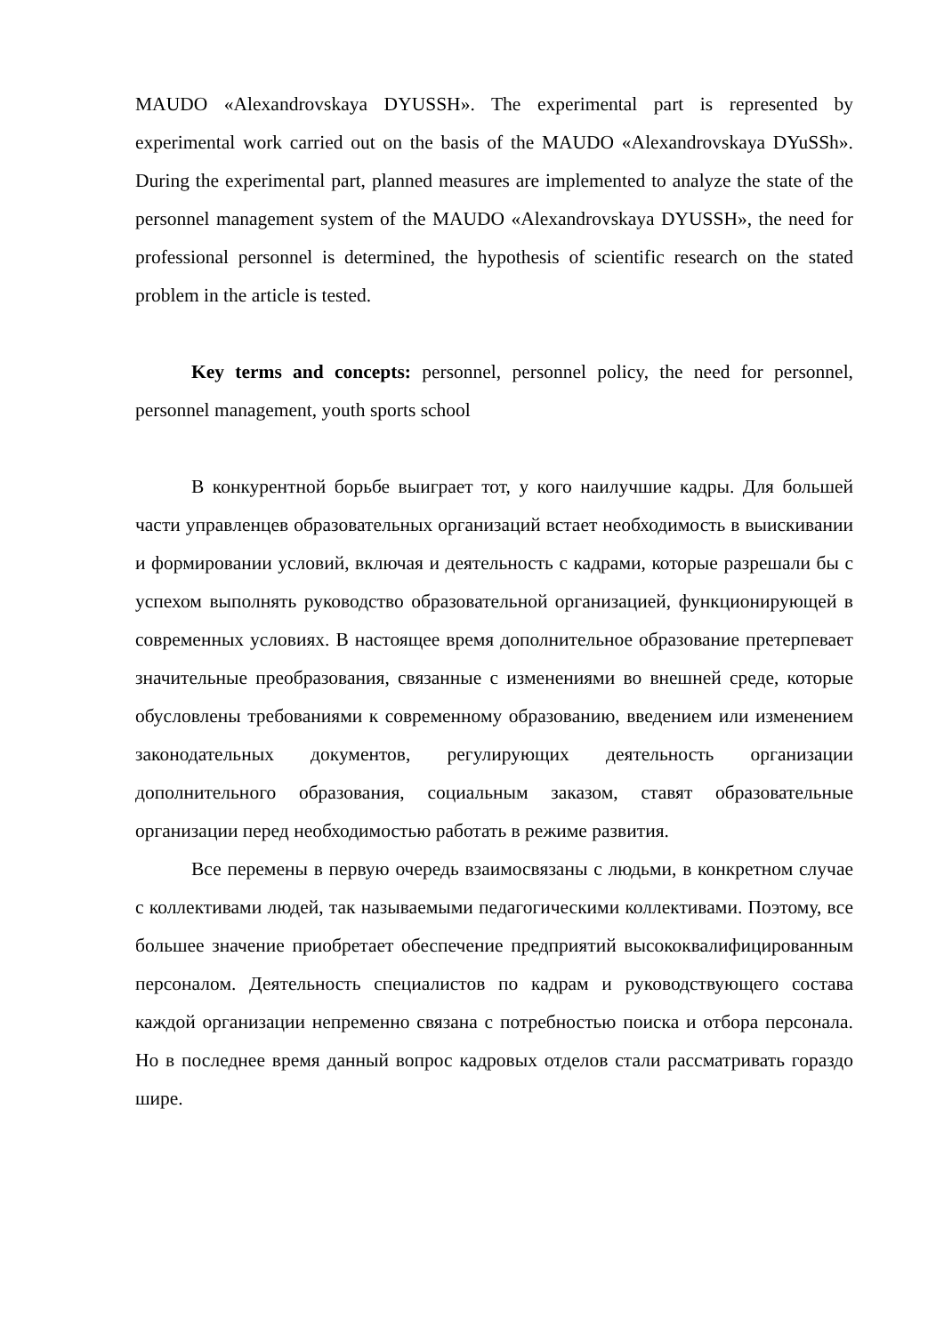MAUDO «Alexandrovskaya DYUSSH». The experimental part is represented by experimental work carried out on the basis of the MAUDO «Alexandrovskaya DYuSSh». During the experimental part, planned measures are implemented to analyze the state of the personnel management system of the MAUDO «Alexandrovskaya DYUSSH», the need for professional personnel is determined, the hypothesis of scientific research on the stated problem in the article is tested.
Key terms and concepts: personnel, personnel policy, the need for personnel, personnel management, youth sports school
В конкурентной борьбе выиграет тот, у кого наилучшие кадры. Для большей части управленцев образовательных организаций встает необходимость в выискивании и формировании условий, включая и деятельность с кадрами, которые разрешали бы с успехом выполнять руководство образовательной организацией, функционирующей в современных условиях. В настоящее время дополнительное образование претерпевает значительные преобразования, связанные с изменениями во внешней среде, которые обусловлены требованиями к современному образованию, введением или изменением законодательных документов, регулирующих деятельность организации дополнительного образования, социальным заказом, ставят образовательные организации перед необходимостью работать в режиме развития.
Все перемены в первую очередь взаимосвязаны с людьми, в конкретном случае с коллективами людей, так называемыми педагогическими коллективами. Поэтому, все большее значение приобретает обеспечение предприятий высококвалифицированным персоналом. Деятельность специалистов по кадрам и руководствующего состава каждой организации непременно связана с потребностью поиска и отбора персонала. Но в последнее время данный вопрос кадровых отделов стали рассматривать гораздо шире.